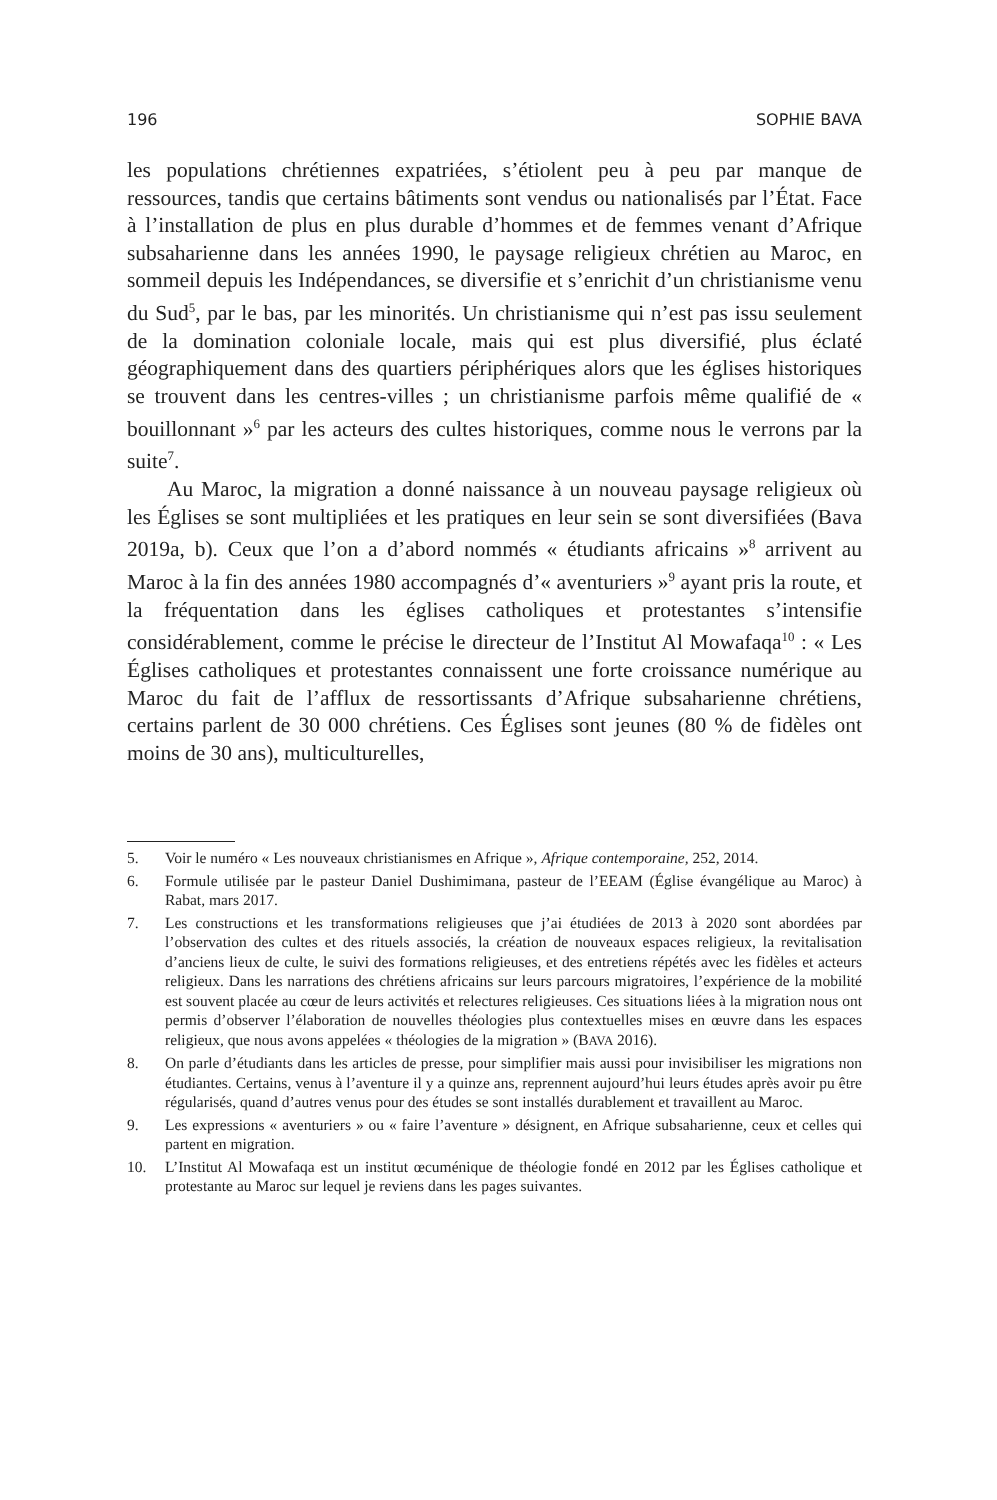196 SOPHIE BAVA
les populations chrétiennes expatriées, s’étiolent peu à peu par manque de ressources, tandis que certains bâtiments sont vendus ou nationalisés par l’État. Face à l’installation de plus en plus durable d’hommes et de femmes venant d’Afrique subsaharienne dans les années 1990, le paysage religieux chrétien au Maroc, en sommeil depuis les Indépendances, se diversifie et s’enrichit d’un christianisme venu du Sud<sup>5</sup>, par le bas, par les minorités. Un christianisme qui n’est pas issu seulement de la domination coloniale locale, mais qui est plus diversifié, plus éclaté géographiquement dans des quartiers périphériques alors que les églises historiques se trouvent dans les centres-villes ; un christianisme parfois même qualifié de « bouillonnant »<sup>6</sup> par les acteurs des cultes historiques, comme nous le verrons par la suite<sup>7</sup>.
Au Maroc, la migration a donné naissance à un nouveau paysage religieux où les Églises se sont multipliées et les pratiques en leur sein se sont diversifiées (Bava 2019a, b). Ceux que l’on a d’abord nommés « étudiants africains »<sup>8</sup> arrivent au Maroc à la fin des années 1980 accompagnés d’« aventuriers »<sup>9</sup> ayant pris la route, et la fréquentation dans les églises catholiques et protestantes s’intensifie considérablement, comme le précise le directeur de l’Institut Al Mowafaqa<sup>10</sup> : « Les Églises catholiques et protestantes connaissent une forte croissance numérique au Maroc du fait de l’afflux de ressortissants d’Afrique subsaharienne chrétiens, certains parlent de 30 000 chrétiens. Ces Églises sont jeunes (80 % de fidèles ont moins de 30 ans), multiculturelles,
5. Voir le numéro « Les nouveaux christianismes en Afrique », Afrique contemporaine, 252, 2014.
6. Formule utilisée par le pasteur Daniel Dushimimana, pasteur de l’EEAM (Église évangélique au Maroc) à Rabat, mars 2017.
7. Les constructions et les transformations religieuses que j’ai étudiées de 2013 à 2020 sont abordées par l’observation des cultes et des rituels associés, la création de nouveaux espaces religieux, la revitalisation d’anciens lieux de culte, le suivi des formations religieuses, et des entretiens répétés avec les fidèles et acteurs religieux. Dans les narrations des chrétiens africains sur leurs parcours migratoires, l’expérience de la mobilité est souvent placée au cœur de leurs activités et relectures religieuses. Ces situations liées à la migration nous ont permis d’observer l’élaboration de nouvelles théologies plus contextuelles mises en œuvre dans les espaces religieux, que nous avons appelées « théologies de la migration » (BAVA 2016).
8. On parle d’étudiants dans les articles de presse, pour simplifier mais aussi pour invisibiliser les migrations non étudiantes. Certains, venus à l’aventure il y a quinze ans, reprennent aujourd’hui leurs études après avoir pu être régularisés, quand d’autres venus pour des études se sont installés durablement et travaillent au Maroc.
9. Les expressions « aventuriers » ou « faire l’aventure » désignent, en Afrique subsaharienne, ceux et celles qui partent en migration.
10. L’Institut Al Mowafaqa est un institut œcuménique de théologie fondé en 2012 par les Églises catholique et protestante au Maroc sur lequel je reviens dans les pages suivantes.